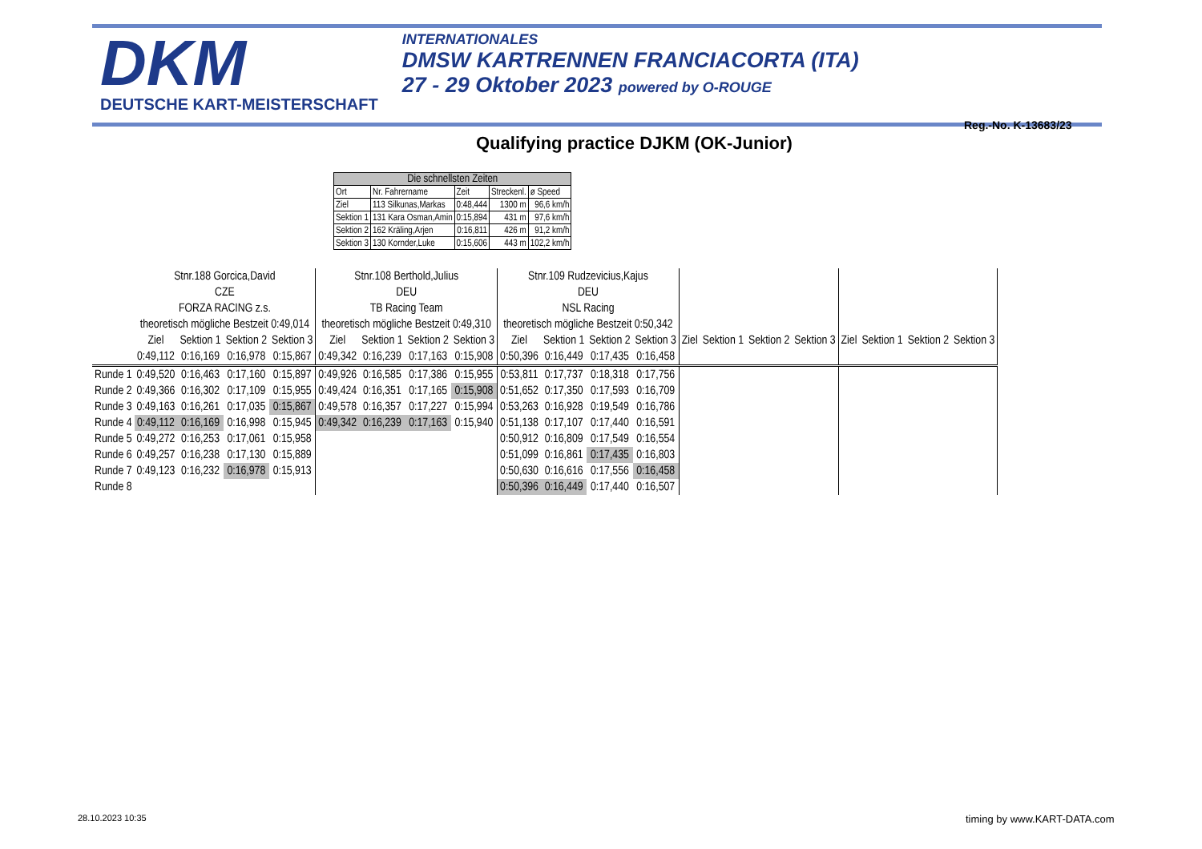DKM
DEUTSCHE KART-MEISTERSCHAFT
INTERNATIONALES
DMSW KARTRENNEN FRANCIACORTA (ITA)
27 - 29 Oktober 2023 powered by O-ROUGE
Reg.-No. K-13683/23
Qualifying practice DJKM (OK-Junior)
| Die schnellsten Zeiten | | | | |
| --- | --- | --- | --- | --- |
| Ort | Nr. Fahrername | Zeit | Streckenl. | ø Speed |
| Ziel | 113 Silkunas,Markas | 0:48,444 | 1300 m | 96,6 km/h |
| Sektion 1 | 131 Kara Osman,Amin | 0:15,894 | 431 m | 97,6 km/h |
| Sektion 2 | 162 Kräling,Arjen | 0:16,811 | 426 m | 91,2 km/h |
| Sektion 3 | 130 Kornder,Luke | 0:15,606 | 443 m | 102,2 km/h |
| | Stnr.188 Gorcica,David | | | | Stnr.108 Berthold,Julius | | | | Stnr.109 Rudzevicius,Kajus | | | | | | | | | | | |
| | CZE | | | | DEU | | | | DEU | | | | | | | | | | | |
| | FORZA RACING z.s. | | | | TB Racing Team | | | | NSL Racing | | | | | | | | | | | |
| | theoretisch mögliche Bestzeit 0:49,014 | | | | theoretisch mögliche Bestzeit 0:49,310 | | | | theoretisch mögliche Bestzeit 0:50,342 | | | | | | | | | | | |
| | Ziel | Sektion 1 | Sektion 2 | Sektion 3 | Ziel | Sektion 1 | Sektion 2 | Sektion 3 | Ziel | Sektion 1 | Sektion 2 | Sektion 3 | Ziel | Sektion 1 | Sektion 2 | Sektion 3 | Ziel | Sektion 1 | Sektion 2 | Sektion 3 |
| | 0:49,112 | 0:16,169 | 0:16,978 | 0:15,867 | 0:49,342 | 0:16,239 | 0:17,163 | 0:15,908 | 0:50,396 | 0:16,449 | 0:17,435 | 0:16,458 | | | | | | | | |
| Runde 1 | 0:49,520 | 0:16,463 | 0:17,160 | 0:15,897 | 0:49,926 | 0:16,585 | 0:17,386 | 0:15,955 | 0:53,811 | 0:17,737 | 0:18,318 | 0:17,756 | | | | | | | | |
| Runde 2 | 0:49,366 | 0:16,302 | 0:17,109 | 0:15,955 | 0:49,424 | 0:16,351 | 0:17,165 | 0:15,908 | 0:51,652 | 0:17,350 | 0:17,593 | 0:16,709 | | | | | | | | |
| Runde 3 | 0:49,163 | 0:16,261 | 0:17,035 | 0:15,867 | 0:49,578 | 0:16,357 | 0:17,227 | 0:15,994 | 0:53,263 | 0:16,928 | 0:19,549 | 0:16,786 | | | | | | | | |
| Runde 4 | 0:49,112 | 0:16,169 | 0:16,998 | 0:15,945 | 0:49,342 | 0:16,239 | 0:17,163 | 0:15,940 | 0:51,138 | 0:17,107 | 0:17,440 | 0:16,591 | | | | | | | | |
| Runde 5 | 0:49,272 | 0:16,253 | 0:17,061 | 0:15,958 | | | | | 0:50,912 | 0:16,809 | 0:17,549 | 0:16,554 | | | | | | | | |
| Runde 6 | 0:49,257 | 0:16,238 | 0:17,130 | 0:15,889 | | | | | 0:51,099 | 0:16,861 | 0:17,435 | 0:16,803 | | | | | | | | |
| Runde 7 | 0:49,123 | 0:16,232 | 0:16,978 | 0:15,913 | | | | | 0:50,630 | 0:16,616 | 0:17,556 | 0:16,458 | | | | | | | | |
| Runde 8 | | | | | | | | | 0:50,396 | 0:16,449 | 0:17,440 | 0:16,507 | | | | | | | | |
28.10.2023 10:35 timing by www.KART-DATA.com